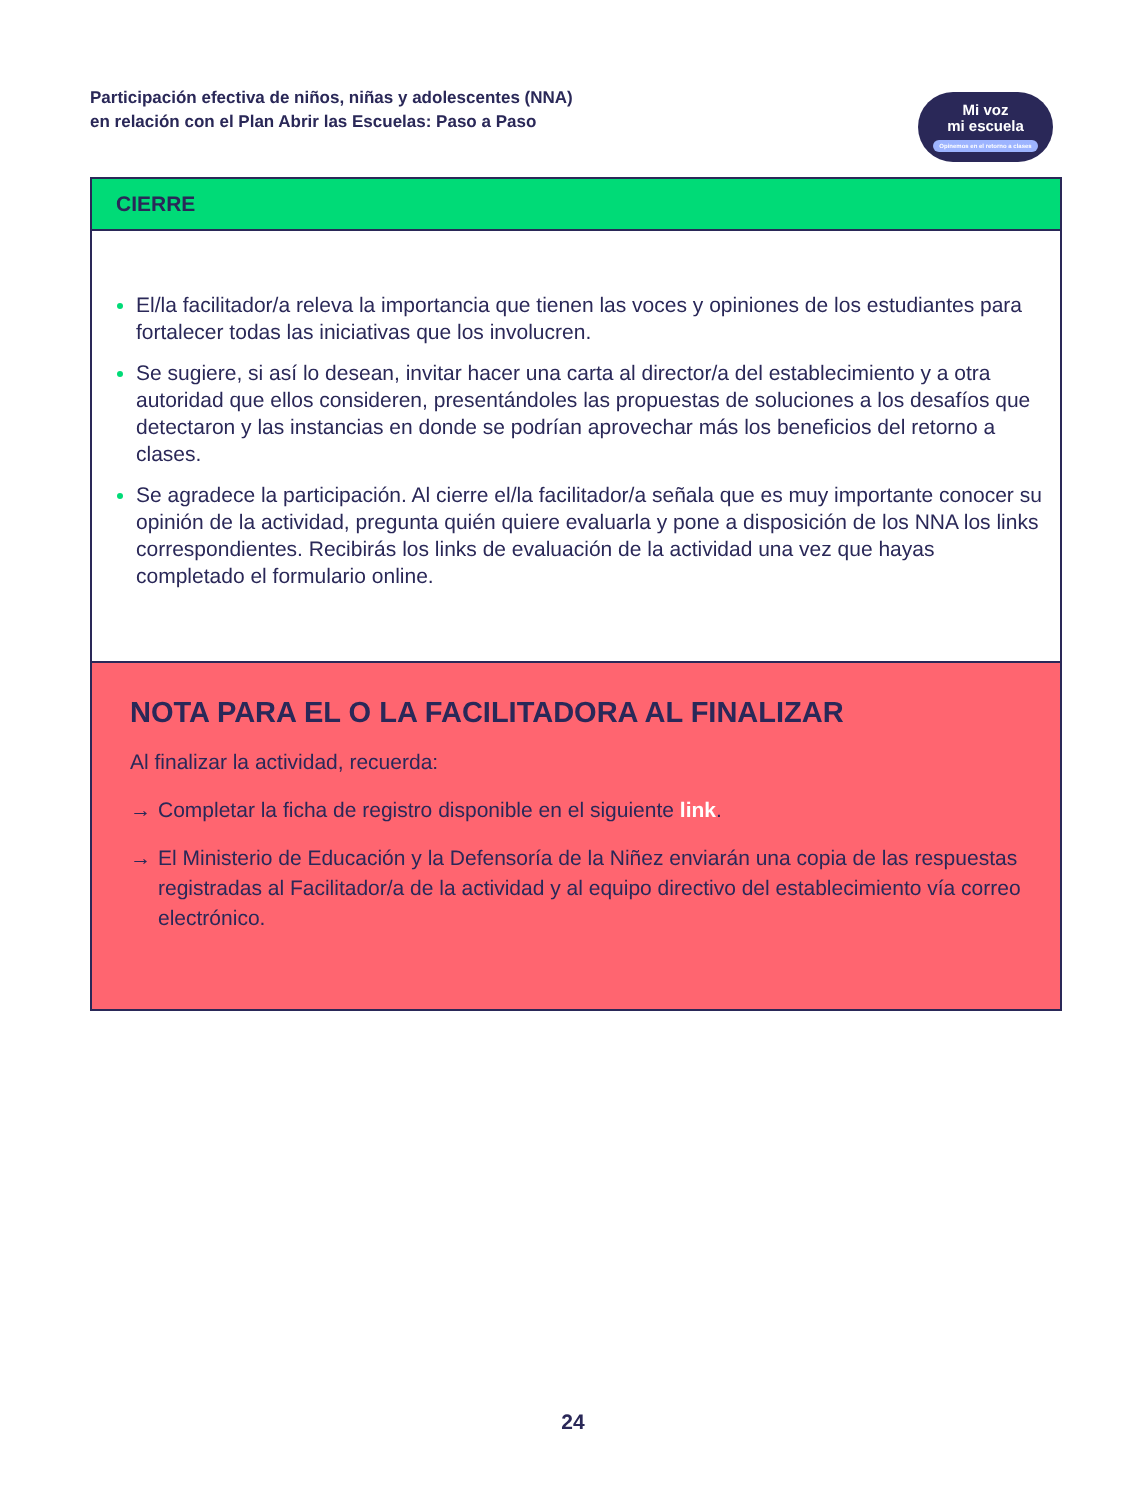Participación efectiva de niños, niñas y adolescentes (NNA)
en relación con el Plan Abrir las Escuelas: Paso a Paso
Mi voz
mi escuela
Opinemos en el retorno a clases
CIERRE
El/la facilitador/a releva la importancia que tienen las voces y opiniones de los estudiantes para fortalecer todas las iniciativas que los involucren.
Se sugiere, si así lo desean, invitar hacer una carta al director/a del establecimiento y a otra autoridad que ellos consideren, presentándoles las propuestas de soluciones a los desafíos que detectaron y las instancias en donde se podrían aprovechar más los beneficios del retorno a clases.
Se agradece la participación. Al cierre el/la facilitador/a señala que es muy importante conocer su opinión de la actividad, pregunta quién quiere evaluarla y pone a disposición de los NNA los links correspondientes. Recibirás los links de evaluación de la actividad una vez que hayas completado el formulario online.
NOTA PARA EL O LA FACILITADORA AL FINALIZAR
Al finalizar la actividad, recuerda:
→ Completar la ficha de registro disponible en el siguiente link.
→ El Ministerio de Educación y la Defensoría de la Niñez enviarán una copia de las respuestas registradas al Facilitador/a de la actividad y al equipo directivo del establecimiento vía correo electrónico.
24